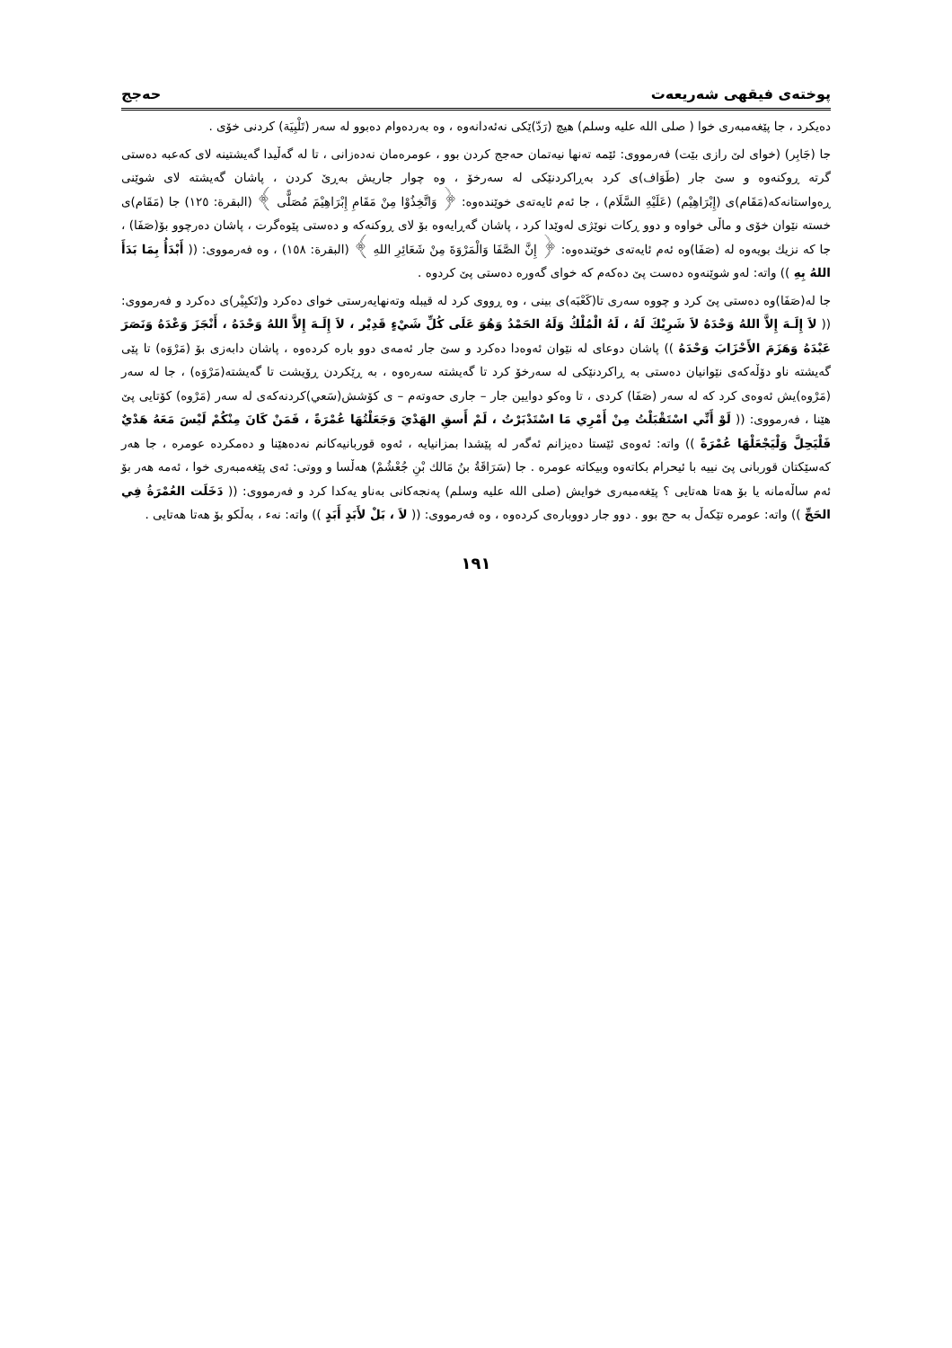پوختەی فیقهی شەریعەت حەجج
دەیکرد ، جا پێغەمبەری خوا ( صلی الله علیە وسلم) هیچ (رَدّ)ێکی نەئەدانەوە ، وە بەردەوام دەبوو لە سەر (تَلْبِيَة) کردنی خۆی .
جا (جَابِر) (خوای لێ رازی بێت) فەرمووی: ئێمە تەنها نیەتمان حەجج کردن بوو ، عومرەمان نەدەزانی ، تا لە گەڵیدا گەیشتینە لای کەعبە دەستی گرتە ڕوکنەوە و سێ جار (طَوَاف)ی کرد بەڕاکردنێکی لە سەرخۆ ، وە چوار جاریش بەڕێ کردن ، پاشان گەیشتە لای شوێنی ڕەواستانەکە(مَقَام)ی (إِبْرَاهِيْم) (عَلَيْهِ السَّلَام) ، جا ئەم ئایەتەی خوێندەوە: ﴿ وَاتَّخِذُوْا مِنْ مَقَامِ إِبْرَاهِيْمَ مُصَلًّى ﴾ (البقرة: ١٢٥) جا (مَقَام)ی خستە نێوان خۆی و ماڵی خواوە و دوو ڕکات نوێژی لەوێدا کرد ، پاشان گەڕایەوە بۆ لای ڕوکنەکە و دەستی پێوەگرت ، پاشان دەرچوو بۆ(صَفَا) ، جا کە نزیك بویەوە لە (صَفَا)وە ئەم ئایەتەی خوێندەوە: ﴿ إِنَّ الصَّفَا وَالْمَرْوَةَ مِنْ شَعَائِرِ اللهِ ﴾ (البقرة: ١٥٨) ، وە فەرمووی: (( أَبْدَأُ بِمَا بَدَأَ اللهُ بِهِ )) واتە: لەو شوێنەوە دەست پێ دەکەم کە خوای گەورە دەستی پێ کردوە .
جا لە(صَفَا)وە دەستی پێ کرد و چووە سەری تا(كَعْبَه)ی بینی ، وە ڕووی کرد لە قیبلە وتەنهایەرستی خوای دەکرد و(تَكبِيْر)ی دەکرد و فەرمووی: (( لاَ إِلَـهَ إِلاَّ اللهُ وَحْدَهُ لاَ شَرِيْكَ لَهُ ، لَهُ الْمُلْكُ وَلَهُ الحَمْدُ وَهُوَ عَلَى كُلِّ شَيْءٍ قَدِيْر ، لاَ إِلَـهَ إِلاَّ اللهُ وَحْدَهُ ، أَنْجَزَ وَعْدَهُ وَنَصَرَ عَبْدَهُ وَهَزَمَ الأَحْزَابَ وَحْدَهُ )) پاشان دوعای لە نێوان ئەوەدا دەکرد و سێ جار ئەمەی دوو بارە کردەوە ، پاشان دابەزی بۆ (مَرْوَه) تا پێی گەیشتە ناو دۆڵەکەی نێوانیان دەستی بە ڕاکردنێکی لە سەرخۆ کرد تا گەیشتە سەرەوە ، بە ڕێکردن ڕۆیشت تا گەیشتە(مَرْوَه) ، جا لە سەر (مَرْوه)یش ئەوەی کرد کە لە سەر (صَفَا) کردی ، تا وەکو دوایین جار – جاری حەوتەم – ی كۆشش(سَعي)كردنەكەی لە سەر (مَرْوه) كۆتایی پێ هێنا ، فەرمووی: (( لَوْ أَنِّي اسْتَقْبَلْتُ مِنْ أَمْرِي مَا اسْتَدْبَرْتُ ، لَمْ أَسقِ الهَدْيَ وَجَعَلْتُهَا عُمْرَةً ، فَمَنْ كَانَ مِنْكُمْ لَيْسَ مَعَهُ هَدْيٌ فَلْيَحِلَّ وَلْيَجْعَلْهَا عُمْرَةً )) واتە: ئەوەی ئێستا دەیزانم ئەگەر لە پێشدا بمزانیایە ، ئەوە قوربانیەکانم نەدەهێنا و دەمکردە عومرە ، جا هەر کەسێکتان قوربانی پێ نییە با ئیحرام بکاتەوە وبیکاتە عومرە . جا (سَرَاقَةُ بنُ مَالك بْنِ جُعْشُمْ) هەڵسا و ووتی: ئەی پێغەمبەری خوا ، ئەمە هەر بۆ ئەم ساڵەمانە یا بۆ هەتا هەتایی ؟ پێغەمبەری خوایش (صلی الله علیه وسلم) پەنجەکانی بەناو یەکدا کرد و فەرمووی: (( دَخَلَت العُمْرَةُ فِي الحَجِّ )) واتە: عومرە تێکەڵ بە حج بوو . دوو جار دووبارەی کردەوە ، وە فەرمووی: (( لاَ ، بَلْ لأَبَدٍ أَبَدٍ )) واتە: نەء ، بەڵکو بۆ هەتا هەتایی .
١٩١